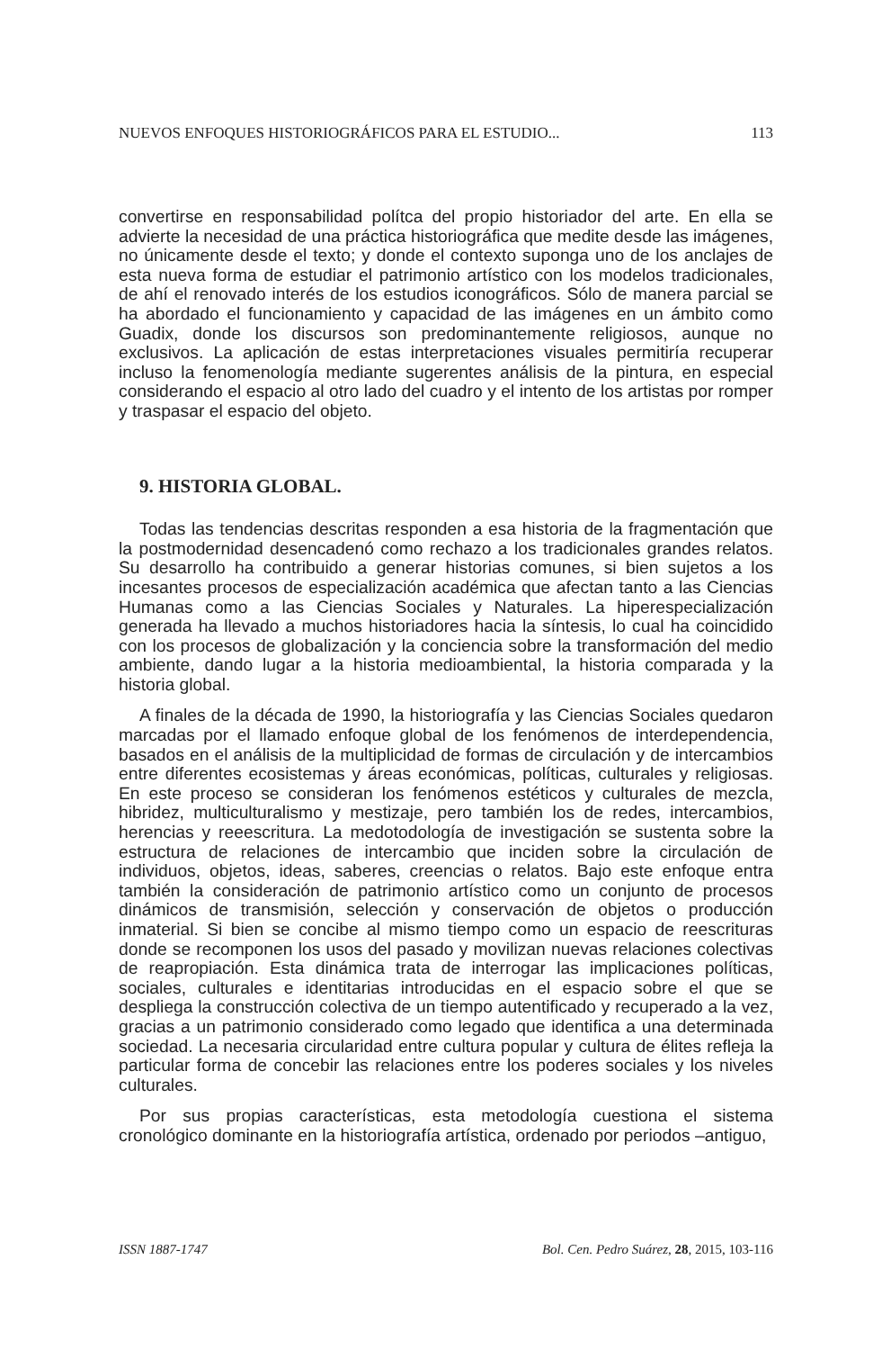NUEVOS ENFOQUES HISTORIOGRÁFICOS PARA EL ESTUDIO... 113
convertirse en responsabilidad polítca del propio historiador del arte. En ella se advierte la necesidad de una práctica historiográfica que medite desde las imágenes, no únicamente desde el texto; y donde el contexto suponga uno de los anclajes de esta nueva forma de estudiar el patrimonio artístico con los modelos tradicionales, de ahí el renovado interés de los estudios iconográficos. Sólo de manera parcial se ha abordado el funcionamiento y capacidad de las imágenes en un ámbito como Guadix, donde los discursos son predominantemente religiosos, aunque no exclusivos. La aplicación de estas interpretaciones visuales permitiría recuperar incluso la fenomenología mediante sugerentes análisis de la pintura, en especial considerando el espacio al otro lado del cuadro y el intento de los artistas por romper y traspasar el espacio del objeto.
9. HISTORIA GLOBAL.
Todas las tendencias descritas responden a esa historia de la fragmentación que la postmodernidad desencadenó como rechazo a los tradicionales grandes relatos. Su desarrollo ha contribuido a generar historias comunes, si bien sujetos a los incesantes procesos de especialización académica que afectan tanto a las Ciencias Humanas como a las Ciencias Sociales y Naturales. La hiperespecialización generada ha llevado a muchos historiadores hacia la síntesis, lo cual ha coincidido con los procesos de globalización y la conciencia sobre la transformación del medio ambiente, dando lugar a la historia medioambiental, la historia comparada y la historia global.
A finales de la década de 1990, la historiografía y las Ciencias Sociales quedaron marcadas por el llamado enfoque global de los fenómenos de interdependencia, basados en el análisis de la multiplicidad de formas de circulación y de intercambios entre diferentes ecosistemas y áreas económicas, políticas, culturales y religiosas. En este proceso se consideran los fenómenos estéticos y culturales de mezcla, hibridez, multiculturalismo y mestizaje, pero también los de redes, intercambios, herencias y reeescritura. La medotodología de investigación se sustenta sobre la estructura de relaciones de intercambio que inciden sobre la circulación de individuos, objetos, ideas, saberes, creencias o relatos. Bajo este enfoque entra también la consideración de patrimonio artístico como un conjunto de procesos dinámicos de transmisión, selección y conservación de objetos o producción inmaterial. Si bien se concibe al mismo tiempo como un espacio de reescrituras donde se recomponen los usos del pasado y movilizan nuevas relaciones colectivas de reapropiación. Esta dinámica trata de interrogar las implicaciones políticas, sociales, culturales e identitarias introducidas en el espacio sobre el que se despliega la construcción colectiva de un tiempo autentificado y recuperado a la vez, gracias a un patrimonio considerado como legado que identifica a una determinada sociedad. La necesaria circularidad entre cultura popular y cultura de élites refleja la particular forma de concebir las relaciones entre los poderes sociales y los niveles culturales.
Por sus propias características, esta metodología cuestiona el sistema cronológico dominante en la historiografía artística, ordenado por periodos –antiguo,
ISSN 1887-1747 Bol. Cen. Pedro Suárez, 28, 2015, 103-116